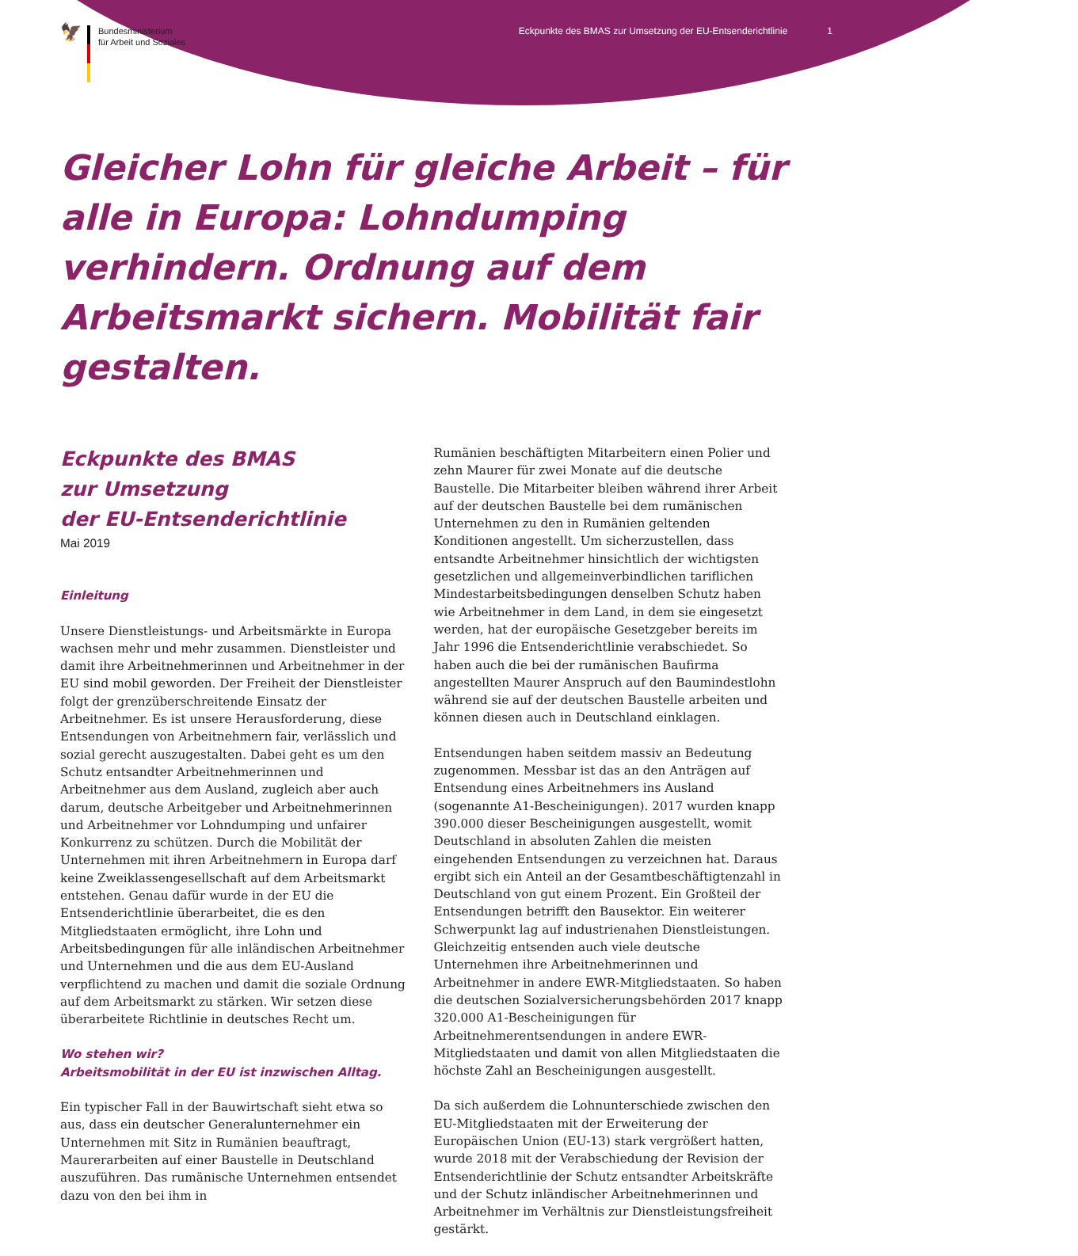🦅
Bundesministerium
für Arbeit und Soziales
Eckpunkte des BMAS zur Umsetzung der EU-Entsenderichtlinie 1
Gleicher Lohn für gleiche Arbeit – für alle in Europa: Lohndumping verhindern. Ordnung auf dem Arbeitsmarkt sichern. Mobilität fair gestalten.
Eckpunkte des BMAS
zur Umsetzung
der EU-Entsenderichtlinie
Mai 2019
Einleitung
Unsere Dienstleistungs- und Arbeitsmärkte in Europa wachsen mehr und mehr zusammen. Dienstleister und damit ihre Arbeitnehmerinnen und Arbeitnehmer in der EU sind mobil geworden. Der Freiheit der Dienstleister folgt der grenzüberschreitende Einsatz der Arbeitnehmer. Es ist unsere Herausforderung, diese Entsendungen von Arbeitnehmern fair, verlässlich und sozial gerecht auszugestalten. Dabei geht es um den Schutz entsandter Arbeitnehmerinnen und Arbeitnehmer aus dem Ausland, zugleich aber auch darum, deutsche Arbeitgeber und Arbeitnehmerinnen und Arbeitnehmer vor Lohndumping und unfairer Konkurrenz zu schützen. Durch die Mobilität der Unternehmen mit ihren Arbeitnehmern in Europa darf keine Zweiklassengesellschaft auf dem Arbeitsmarkt entstehen. Genau dafür wurde in der EU die Entsenderichtlinie überarbeitet, die es den Mitgliedstaaten ermöglicht, ihre Lohn und Arbeitsbedingungen für alle inländischen Arbeitnehmer und Unternehmen und die aus dem EU-Ausland verpflichtend zu machen und damit die soziale Ordnung auf dem Arbeitsmarkt zu stärken. Wir setzen diese überarbeitete Richtlinie in deutsches Recht um.
Wo stehen wir?
Arbeitsmobilität in der EU ist inzwischen Alltag.
Ein typischer Fall in der Bauwirtschaft sieht etwa so aus, dass ein deutscher Generalunternehmer ein Unternehmen mit Sitz in Rumänien beauftragt, Maurerarbeiten auf einer Baustelle in Deutschland auszuführen. Das rumänische Unternehmen entsendet dazu von den bei ihm in
Rumänien beschäftigten Mitarbeitern einen Polier und zehn Maurer für zwei Monate auf die deutsche Baustelle. Die Mitarbeiter bleiben während ihrer Arbeit auf der deutschen Baustelle bei dem rumänischen Unternehmen zu den in Rumänien geltenden Konditionen angestellt. Um sicherzustellen, dass entsandte Arbeitnehmer hinsichtlich der wichtigsten gesetzlichen und allgemeinverbindlichen tariflichen Mindestarbeitsbedingungen denselben Schutz haben wie Arbeitnehmer in dem Land, in dem sie eingesetzt werden, hat der europäische Gesetzgeber bereits im Jahr 1996 die Entsenderichtlinie verabschiedet. So haben auch die bei der rumänischen Baufirma angestellten Maurer Anspruch auf den Baumindestlohn während sie auf der deutschen Baustelle arbeiten und können diesen auch in Deutschland einklagen.
Entsendungen haben seitdem massiv an Bedeutung zugenommen. Messbar ist das an den Anträgen auf Entsendung eines Arbeitnehmers ins Ausland (sogenannte A1-Bescheinigungen). 2017 wurden knapp 390.000 dieser Bescheinigungen ausgestellt, womit Deutschland in absoluten Zahlen die meisten eingehenden Entsendungen zu verzeichnen hat. Daraus ergibt sich ein Anteil an der Gesamtbeschäftigtenzahl in Deutschland von gut einem Prozent. Ein Großteil der Entsendungen betrifft den Bausektor. Ein weiterer Schwerpunkt lag auf industrienahen Dienstleistungen. Gleichzeitig entsenden auch viele deutsche Unternehmen ihre Arbeitnehmerinnen und Arbeitnehmer in andere EWR-Mitgliedstaaten. So haben die deutschen Sozialversicherungsbehörden 2017 knapp 320.000 A1-Bescheinigungen für Arbeitnehmerentsendungen in andere EWR-Mitgliedstaaten und damit von allen Mitgliedstaaten die höchste Zahl an Bescheinigungen ausgestellt.
Da sich außerdem die Lohnunterschiede zwischen den EU-Mitgliedstaaten mit der Erweiterung der Europäischen Union (EU-13) stark vergrößert hatten, wurde 2018 mit der Verabschiedung der Revision der Entsenderichtlinie der Schutz entsandter Arbeitskräfte und der Schutz inländischer Arbeitnehmerinnen und Arbeitnehmer im Verhältnis zur Dienstleistungsfreiheit gestärkt.